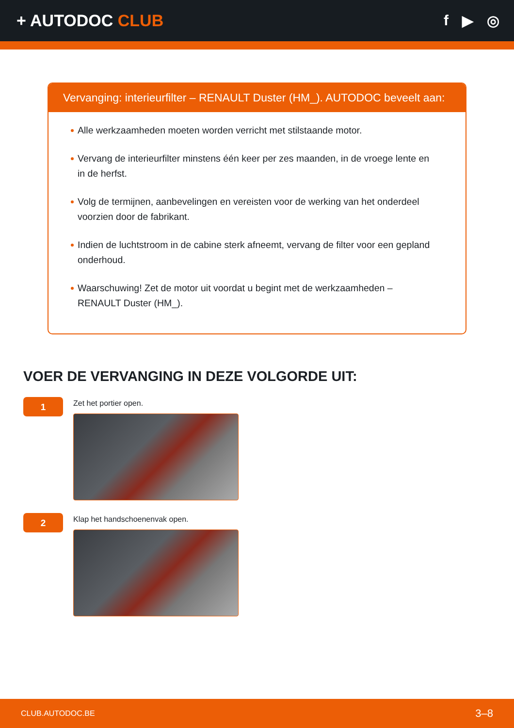+ AUTODOC CLUB f ▶ ◎
Vervanging: interieurfilter – RENAULT Duster (HM_). AUTODOC beveelt aan:
Alle werkzaamheden moeten worden verricht met stilstaande motor.
Vervang de interieurfilter minstens één keer per zes maanden, in de vroege lente en in de herfst.
Volg de termijnen, aanbevelingen en vereisten voor de werking van het onderdeel voorzien door de fabrikant.
Indien de luchtstroom in de cabine sterk afneemt, vervang de filter voor een gepland onderhoud.
Waarschuwing! Zet de motor uit voordat u begint met de werkzaamheden – RENAULT Duster (HM_).
VOER DE VERVANGING IN DEZE VOLGORDE UIT:
1
Zet het portier open.
2
Klap het handschoenenvak open.
CLUB.AUTODOC.BE 3–8